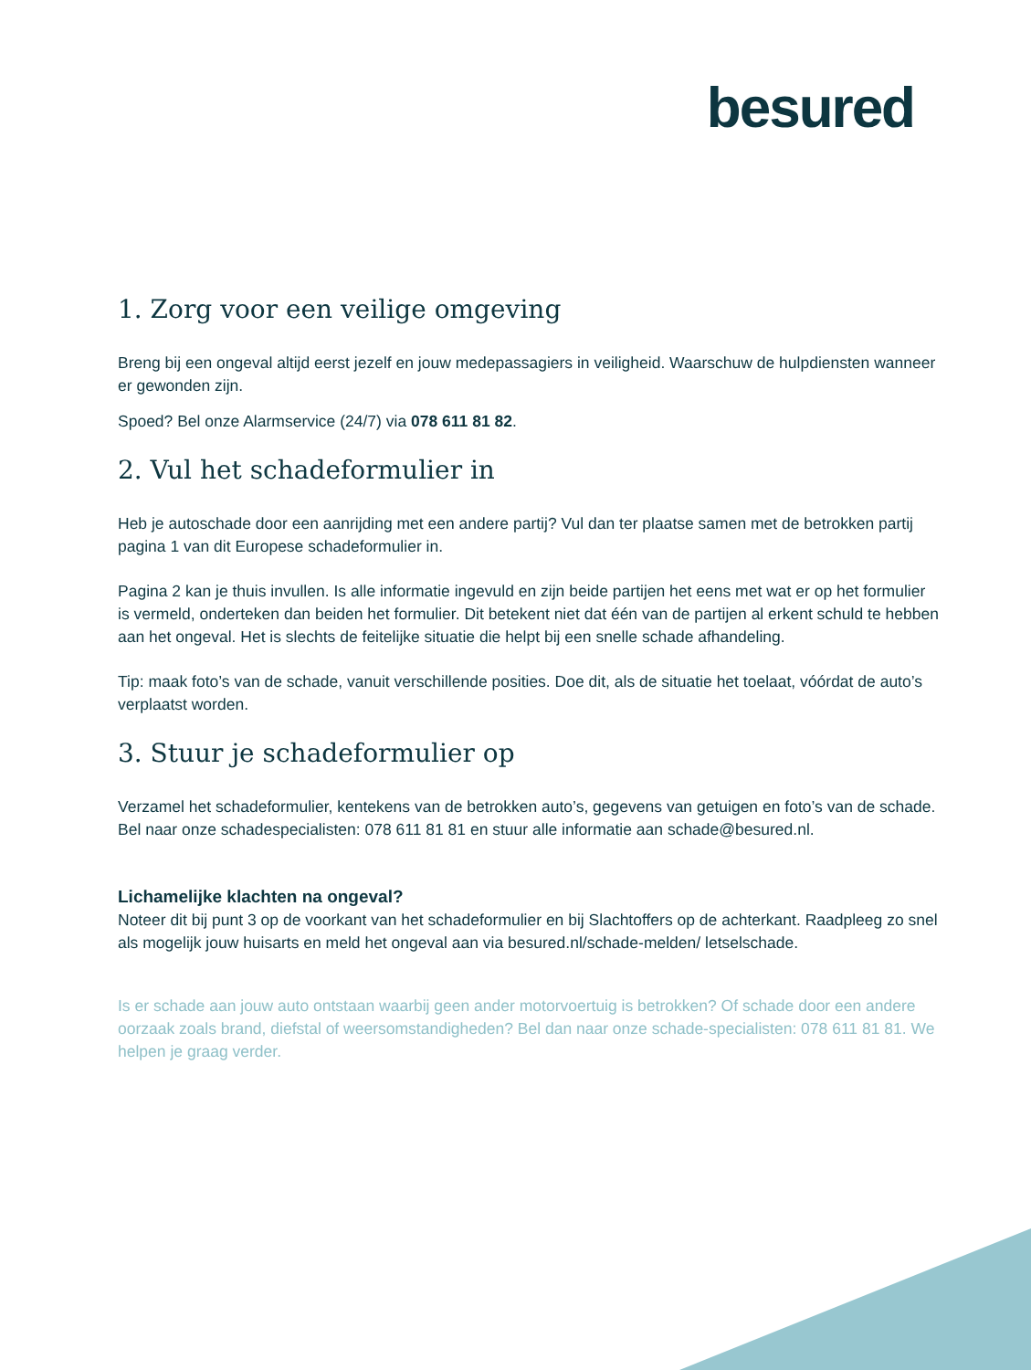besured
1. Zorg voor een veilige omgeving
Breng bij een ongeval altijd eerst jezelf en jouw medepassagiers in veiligheid. Waarschuw de hulpdiensten wanneer er gewonden zijn.
Spoed? Bel onze Alarmservice (24/7) via 078 611 81 82.
2. Vul het schadeformulier in
Heb je autoschade door een aanrijding met een andere partij? Vul dan ter plaatse samen met de betrokken partij pagina 1 van dit Europese schadeformulier in.
Pagina 2 kan je thuis invullen. Is alle informatie ingevuld en zijn beide partijen het eens met wat er op het formulier is vermeld, onderteken dan beiden het formulier. Dit betekent niet dat één van de partijen al erkent schuld te hebben aan het ongeval. Het is slechts de feitelijke situatie die helpt bij een snelle schade afhandeling.
Tip: maak foto’s van de schade, vanuit verschillende posities. Doe dit, als de situatie het toelaat, vóórdat de auto’s verplaatst worden.
3. Stuur je schadeformulier op
Verzamel het schadeformulier, kentekens van de betrokken auto’s, gegevens van getuigen en foto’s van de schade. Bel naar onze schadespecialisten: 078 611 81 81 en stuur alle informatie aan schade@besured.nl.
Lichamelijke klachten na ongeval?
Noteer dit bij punt 3 op de voorkant van het schadeformulier en bij Slachtoffers op de achterkant. Raadpleeg zo snel als mogelijk jouw huisarts en meld het ongeval aan via besured.nl/schade-melden/ letselschade.
Is er schade aan jouw auto ontstaan waarbij geen ander motorvoertuig is betrokken? Of schade door een andere oorzaak zoals brand, diefstal of weersomstandigheden? Bel dan naar onze schade-specialisten: 078 611 81 81. We helpen je graag verder.